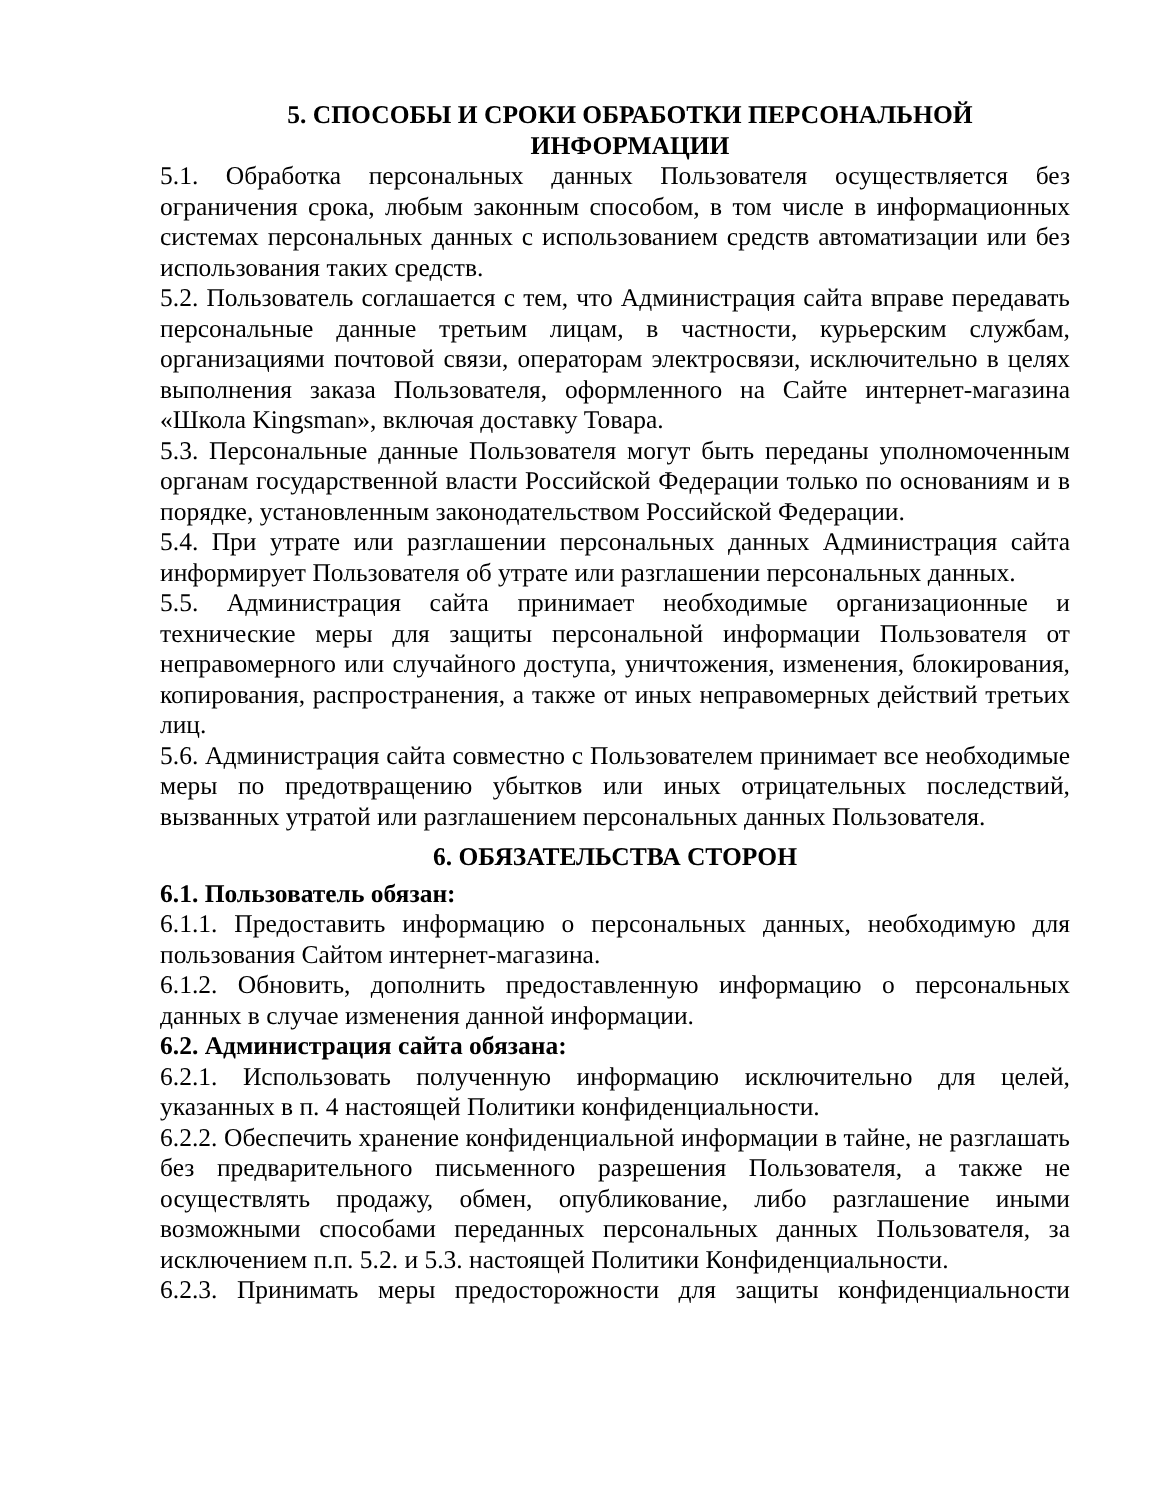5. СПОСОБЫ И СРОКИ ОБРАБОТКИ ПЕРСОНАЛЬНОЙ
ИНФОРМАЦИИ
5.1. Обработка персональных данных Пользователя осуществляется без ограничения срока, любым законным способом, в том числе в информационных системах персональных данных с использованием средств автоматизации или без использования таких средств.
5.2. Пользователь соглашается с тем, что Администрация сайта вправе передавать персональные данные третьим лицам, в частности, курьерским службам, организациями почтовой связи, операторам электросвязи, исключительно в целях выполнения заказа Пользователя, оформленного на Сайте интернет-магазина «Школа Kingsman», включая доставку Товара.
5.3. Персональные данные Пользователя могут быть переданы уполномоченным органам государственной власти Российской Федерации только по основаниям и в порядке, установленным законодательством Российской Федерации.
5.4. При утрате или разглашении персональных данных Администрация сайта информирует Пользователя об утрате или разглашении персональных данных.
5.5. Администрация сайта принимает необходимые организационные и технические меры для защиты персональной информации Пользователя от неправомерного или случайного доступа, уничтожения, изменения, блокирования, копирования, распространения, а также от иных неправомерных действий третьих лиц.
5.6. Администрация сайта совместно с Пользователем принимает все необходимые меры по предотвращению убытков или иных отрицательных последствий, вызванных утратой или разглашением персональных данных Пользователя.
6. ОБЯЗАТЕЛЬСТВА СТОРОН
6.1. Пользователь обязан:
6.1.1. Предоставить информацию о персональных данных, необходимую для пользования Сайтом интернет-магазина.
6.1.2. Обновить, дополнить предоставленную информацию о персональных данных в случае изменения данной информации.
6.2. Администрация сайта обязана:
6.2.1. Использовать полученную информацию исключительно для целей, указанных в п. 4 настоящей Политики конфиденциальности.
6.2.2. Обеспечить хранение конфиденциальной информации в тайне, не разглашать без предварительного письменного разрешения Пользователя, а также не осуществлять продажу, обмен, опубликование, либо разглашение иными возможными способами переданных персональных данных Пользователя, за исключением п.п. 5.2. и 5.3. настоящей Политики Конфиденциальности.
6.2.3. Принимать меры предосторожности для защиты конфиденциальности